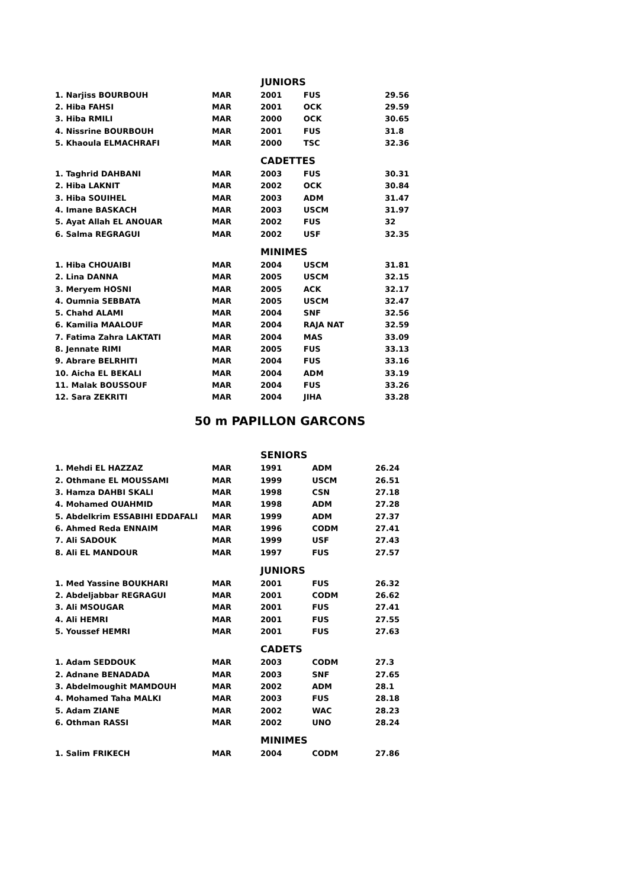| | | JUNIORS | | |
| 1. Narjiss BOURBOUH | MAR | 2001 | FUS | 29.56 |
| 2. Hiba FAHSI | MAR | 2001 | OCK | 29.59 |
| 3. Hiba RMILI | MAR | 2000 | OCK | 30.65 |
| 4. Nissrine BOURBOUH | MAR | 2001 | FUS | 31.8 |
| 5. Khaoula ELMACHRAFI | MAR | 2000 | TSC | 32.36 |
| | | CADETTES | | |
| 1. Taghrid DAHBANI | MAR | 2003 | FUS | 30.31 |
| 2. Hiba LAKNIT | MAR | 2002 | OCK | 30.84 |
| 3. Hiba SOUIHEL | MAR | 2003 | ADM | 31.47 |
| 4. Imane BASKACH | MAR | 2003 | USCM | 31.97 |
| 5. Ayat Allah EL ANOUAR | MAR | 2002 | FUS | 32 |
| 6. Salma REGRAGUI | MAR | 2002 | USF | 32.35 |
| | | MINIMES | | |
| 1. Hiba CHOUAIBI | MAR | 2004 | USCM | 31.81 |
| 2. Lina DANNA | MAR | 2005 | USCM | 32.15 |
| 3. Meryem HOSNI | MAR | 2005 | ACK | 32.17 |
| 4. Oumnia SEBBATA | MAR | 2005 | USCM | 32.47 |
| 5. Chahd ALAMI | MAR | 2004 | SNF | 32.56 |
| 6. Kamilia MAALOUF | MAR | 2004 | RAJA NAT | 32.59 |
| 7. Fatima Zahra LAKTATI | MAR | 2004 | MAS | 33.09 |
| 8. Jennate RIMI | MAR | 2005 | FUS | 33.13 |
| 9. Abrare BELRHITI | MAR | 2004 | FUS | 33.16 |
| 10. Aicha EL BEKALI | MAR | 2004 | ADM | 33.19 |
| 11. Malak BOUSSOUF | MAR | 2004 | FUS | 33.26 |
| 12. Sara ZEKRITI | MAR | 2004 | JIHA | 33.28 |
50 m PAPILLON GARCONS
| | | SENIORS | | |
| 1. Mehdi EL HAZZAZ | MAR | 1991 | ADM | 26.24 |
| 2. Othmane EL MOUSSAMI | MAR | 1999 | USCM | 26.51 |
| 3. Hamza DAHBI SKALI | MAR | 1998 | CSN | 27.18 |
| 4. Mohamed OUAHMID | MAR | 1998 | ADM | 27.28 |
| 5. Abdelkrim ESSABIHI EDDAFALI | MAR | 1999 | ADM | 27.37 |
| 6. Ahmed Reda ENNAIM | MAR | 1996 | CODM | 27.41 |
| 7. Ali SADOUK | MAR | 1999 | USF | 27.43 |
| 8. Ali EL MANDOUR | MAR | 1997 | FUS | 27.57 |
| | | JUNIORS | | |
| 1. Med Yassine BOUKHARI | MAR | 2001 | FUS | 26.32 |
| 2. Abdeljabbar REGRAGUI | MAR | 2001 | CODM | 26.62 |
| 3. Ali MSOUGAR | MAR | 2001 | FUS | 27.41 |
| 4. Ali HEMRI | MAR | 2001 | FUS | 27.55 |
| 5. Youssef HEMRI | MAR | 2001 | FUS | 27.63 |
| | | CADETS | | |
| 1. Adam SEDDOUK | MAR | 2003 | CODM | 27.3 |
| 2. Adnane BENADADA | MAR | 2003 | SNF | 27.65 |
| 3. Abdelmoughit MAMDOUH | MAR | 2002 | ADM | 28.1 |
| 4. Mohamed Taha MALKI | MAR | 2003 | FUS | 28.18 |
| 5. Adam ZIANE | MAR | 2002 | WAC | 28.23 |
| 6. Othman RASSI | MAR | 2002 | UNO | 28.24 |
| | | MINIMES | | |
| 1. Salim FRIKECH | MAR | 2004 | CODM | 27.86 |